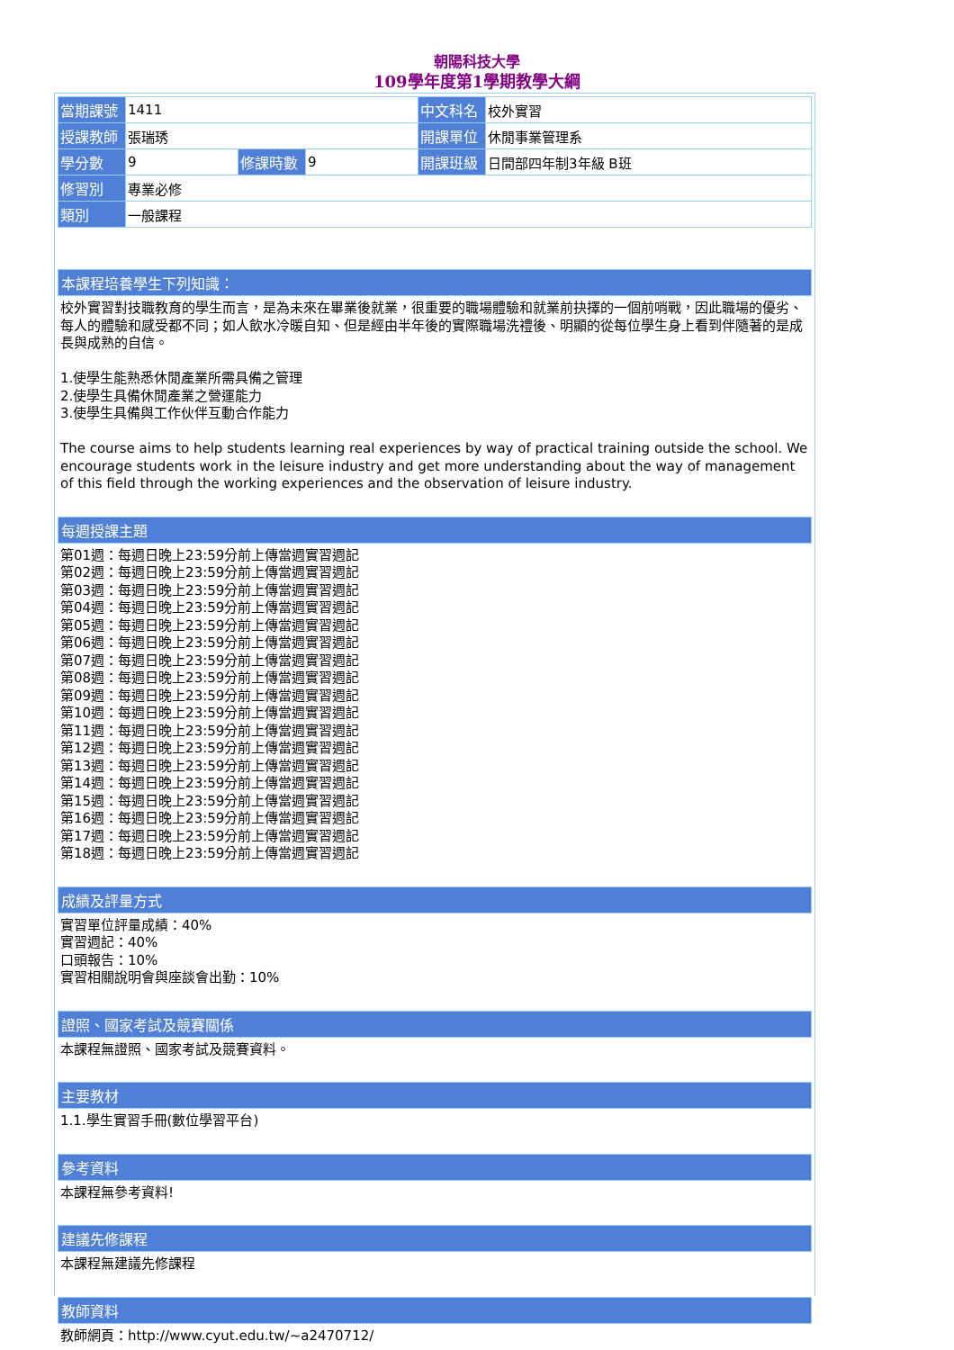朝陽科技大學
109學年度第1學期教學大綱
| 當期課號 | 1411 | | | 中文科名 | 校外實習 |
| 授課教師 | 張瑞琇 | | | 開課單位 | 休閒事業管理系 |
| 學分數 | 9 | 修課時數 | 9 | 開課班級 | 日間部四年制3年級 B班 |
| 修習別 | 專業必修 | | | | |
| 類別 | 一般課程 | | | | |
本課程培養學生下列知識：
校外實習對技職教育的學生而言，是為未來在畢業後就業，很重要的職場體驗和就業前抉擇的一個前哨戰，因此職場的優劣、每人的體驗和感受都不同；如人飲水冷暖自知、但是經由半年後的實際職場洗禮後、明顯的從每位學生身上看到伴隨著的是成長與成熟的自信。
1.使學生能熟悉休閒產業所需具備之管理
2.使學生具備休閒產業之營運能力
3.使學生具備與工作伙伴互動合作能力
The course aims to help students learning real experiences by way of practical training outside the school. We encourage students work in the leisure industry and get more understanding about the way of management of this field through the working experiences and the observation of leisure industry.
每週授課主題
第01週：每週日晚上23:59分前上傳當週實習週記
第02週：每週日晚上23:59分前上傳當週實習週記
第03週：每週日晚上23:59分前上傳當週實習週記
第04週：每週日晚上23:59分前上傳當週實習週記
第05週：每週日晚上23:59分前上傳當週實習週記
第06週：每週日晚上23:59分前上傳當週實習週記
第07週：每週日晚上23:59分前上傳當週實習週記
第08週：每週日晚上23:59分前上傳當週實習週記
第09週：每週日晚上23:59分前上傳當週實習週記
第10週：每週日晚上23:59分前上傳當週實習週記
第11週：每週日晚上23:59分前上傳當週實習週記
第12週：每週日晚上23:59分前上傳當週實習週記
第13週：每週日晚上23:59分前上傳當週實習週記
第14週：每週日晚上23:59分前上傳當週實習週記
第15週：每週日晚上23:59分前上傳當週實習週記
第16週：每週日晚上23:59分前上傳當週實習週記
第17週：每週日晚上23:59分前上傳當週實習週記
第18週：每週日晚上23:59分前上傳當週實習週記
成績及評量方式
實習單位評量成績：40%
實習週記：40%
口頭報告：10%
實習相關說明會與座談會出勤：10%
證照、國家考試及競賽關係
本課程無證照、國家考試及競賽資料。
主要教材
1.1.學生實習手冊(數位學習平台)
參考資料
本課程無參考資料!
建議先修課程
本課程無建議先修課程
教師資料
教師網頁：http://www.cyut.edu.tw/~a2470712/